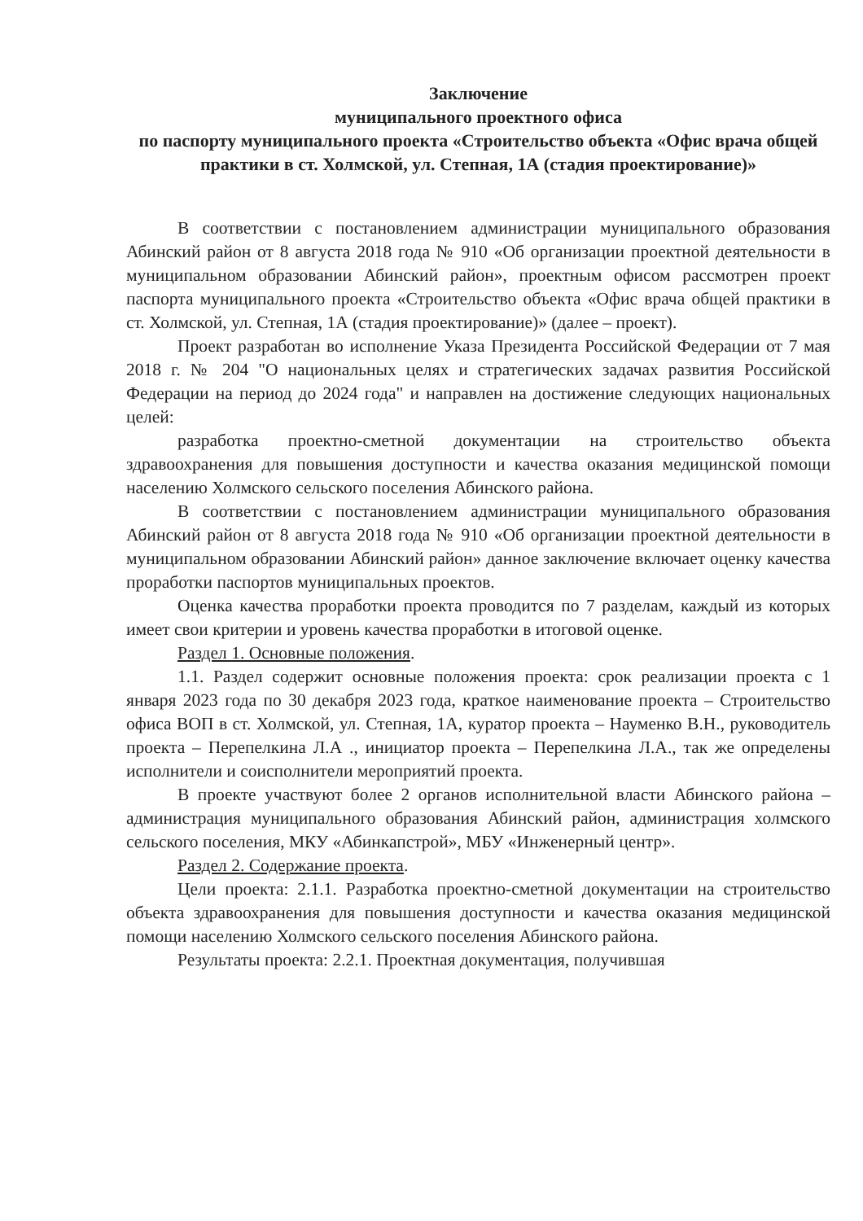Заключение
муниципального проектного офиса
по паспорту муниципального проекта «Строительство объекта «Офис врача общей практики в ст. Холмской, ул. Степная, 1А (стадия проектирование)»
В соответствии с постановлением администрации муниципального образования Абинский район от 8 августа 2018 года № 910 «Об организации проектной деятельности в муниципальном образовании Абинский район», проектным офисом рассмотрен проект паспорта муниципального проекта «Строительство объекта «Офис врача общей практики в ст. Холмской, ул. Степная, 1А (стадия проектирование)» (далее – проект).
Проект разработан во исполнение Указа Президента Российской Федерации от 7 мая 2018 г. № 204 "О национальных целях и стратегических задачах развития Российской Федерации на период до 2024 года" и направлен на достижение следующих национальных целей:
разработка проектно-сметной документации на строительство объекта здравоохранения для повышения доступности и качества оказания медицинской помощи населению Холмского сельского поселения Абинского района.
В соответствии с постановлением администрации муниципального образования Абинский район от 8 августа 2018 года № 910 «Об организации проектной деятельности в муниципальном образовании Абинский район» данное заключение включает оценку качества проработки паспортов муниципальных проектов.
Оценка качества проработки проекта проводится по 7 разделам, каждый из которых имеет свои критерии и уровень качества проработки в итоговой оценке.
Раздел 1. Основные положения.
1.1. Раздел содержит основные положения проекта: срок реализации проекта с 1 января 2023 года по 30 декабря 2023 года, краткое наименование проекта – Строительство офиса ВОП в ст. Холмской, ул. Степная, 1А, куратор проекта – Науменко В.Н., руководитель проекта – Перепелкина Л.А ., инициатор проекта – Перепелкина Л.А., так же определены исполнители и соисполнители мероприятий проекта.
В проекте участвуют более 2 органов исполнительной власти Абинского района – администрация муниципального образования Абинский район, администрация холмского сельского поселения, МКУ «Абинкапстрой», МБУ «Инженерный центр».
Раздел 2. Содержание проекта.
Цели проекта: 2.1.1. Разработка проектно-сметной документации на строительство объекта здравоохранения для повышения доступности и качества оказания медицинской помощи населению Холмского сельского поселения Абинского района.
Результаты проекта: 2.2.1. Проектная документация, получившая